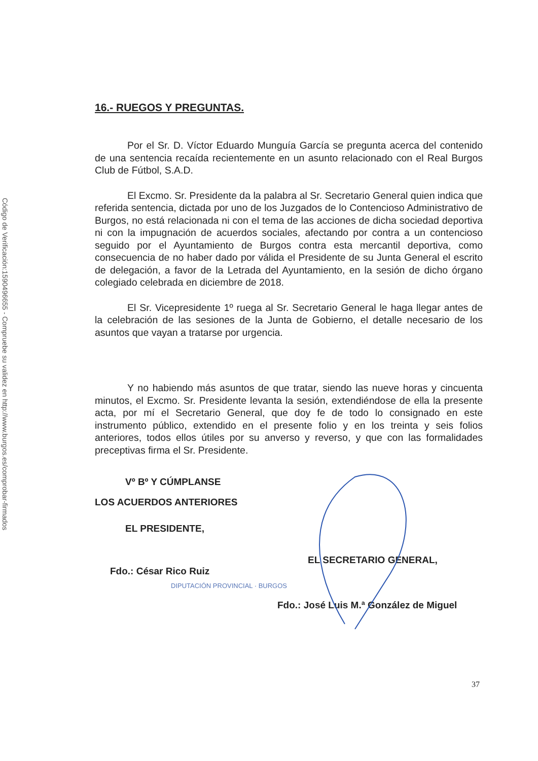Código de Verificación:1590496655 - Compruebe su validez en http://www.burgos.es/comprobar-firmados
16.- RUEGOS Y PREGUNTAS.
Por el Sr. D. Víctor Eduardo Munguía García se pregunta acerca del contenido de una sentencia recaída recientemente en un asunto relacionado con el Real Burgos Club de Fútbol, S.A.D.
El Excmo. Sr. Presidente da la palabra al Sr. Secretario General quien indica que referida sentencia, dictada por uno de los Juzgados de lo Contencioso Administrativo de Burgos, no está relacionada ni con el tema de las acciones de dicha sociedad deportiva ni con la impugnación de acuerdos sociales, afectando por contra a un contencioso seguido por el Ayuntamiento de Burgos contra esta mercantil deportiva, como consecuencia de no haber dado por válida el Presidente de su Junta General el escrito de delegación, a favor de la Letrada del Ayuntamiento, en la sesión de dicho órgano colegiado celebrada en diciembre de 2018.
El Sr. Vicepresidente 1º ruega al Sr. Secretario General le haga llegar antes de la celebración de las sesiones de la Junta de Gobierno, el detalle necesario de los asuntos que vayan a tratarse por urgencia.
Y no habiendo más asuntos de que tratar, siendo las nueve horas y cincuenta minutos, el Excmo. Sr. Presidente levanta la sesión, extendiéndose de ella la presente acta, por mí el Secretario General, que doy fe de todo lo consignado en este instrumento público, extendido en el presente folio y en los treinta y seis folios anteriores, todos ellos útiles por su anverso y reverso, y que con las formalidades preceptivas firma el Sr. Presidente.
Vº Bº Y CÚMPLANSE
LOS ACUERDOS ANTERIORES
EL PRESIDENTE,
EL SECRETARIO GENERAL,
Fdo.: César Rico Ruiz
DIPUTACIÓN PROVINCIAL · BURGOS
Fdo.: José Luis M.ª González de Miguel
37